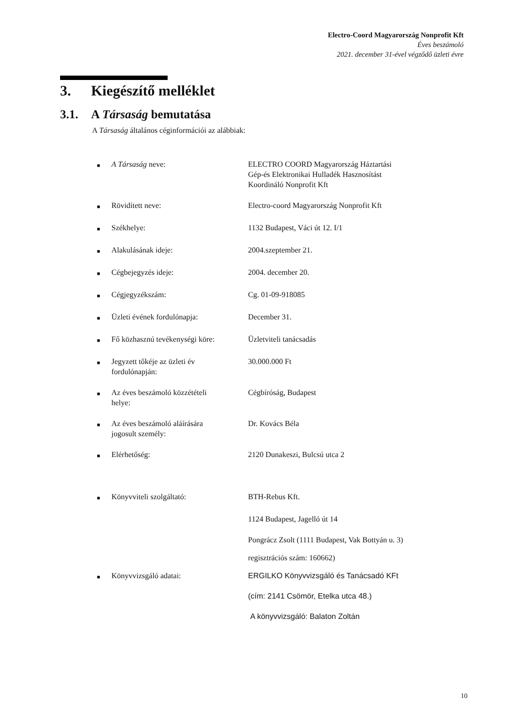Electro-Coord Magyarország Nonprofit Kft
Éves beszámoló
2021. december 31-ével végződő üzleti évre
3. Kiegészítő melléklet
3.1. A Társaság bemutatása
A Társaság általános céginformációi az alábbiak:
| ■ | A Társaság neve: | ELECTRO COORD Magyarország Háztartási Gép-és Elektronikai Hulladék Hasznosítást Koordináló Nonprofit Kft |
| ■ | Rövidített neve: | Electro-coord Magyarország Nonprofit Kft |
| ■ | Székhelye: | 1132 Budapest, Váci út 12. I/1 |
| ■ | Alakulásának ideje: | 2004.szeptember 21. |
| ■ | Cégbejegyzés ideje: | 2004. december 20. |
| ■ | Cégjegyzékszám: | Cg. 01-09-918085 |
| ■ | Üzleti évének fordulónapja: | December 31. |
| ■ | Fő közhasznú tevékenységi köre: | Üzletviteli tanácsadás |
| ■ | Jegyzett tőkéje az üzleti év fordulónapján: | 30.000.000 Ft |
| ■ | Az éves beszámoló közzétételi helye: | Cégbíróság, Budapest |
| ■ | Az éves beszámoló aláírására jogosult személy: | Dr. Kovács Béla |
| ■ | Elérhetőség: | 2120 Dunakeszi, Bulcsú utca 2 |
| ■ | Könyvviteli szolgáltató: | BTH-Rebus Kft. |
| | | 1124 Budapest, Jagelló út 14 |
| | | Pongrácz Zsolt (1111 Budapest, Vak Bottyán u. 3) |
| | | regisztrációs szám: 160662) |
| ■ | Könyvvizsgáló adatai: | ERGILKO Könyvvizsgáló és Tanácsadó KFt (cím: 2141 Csömör, Etelka utca 48.) A könyvvizsgáló: Balaton Zoltán |
10